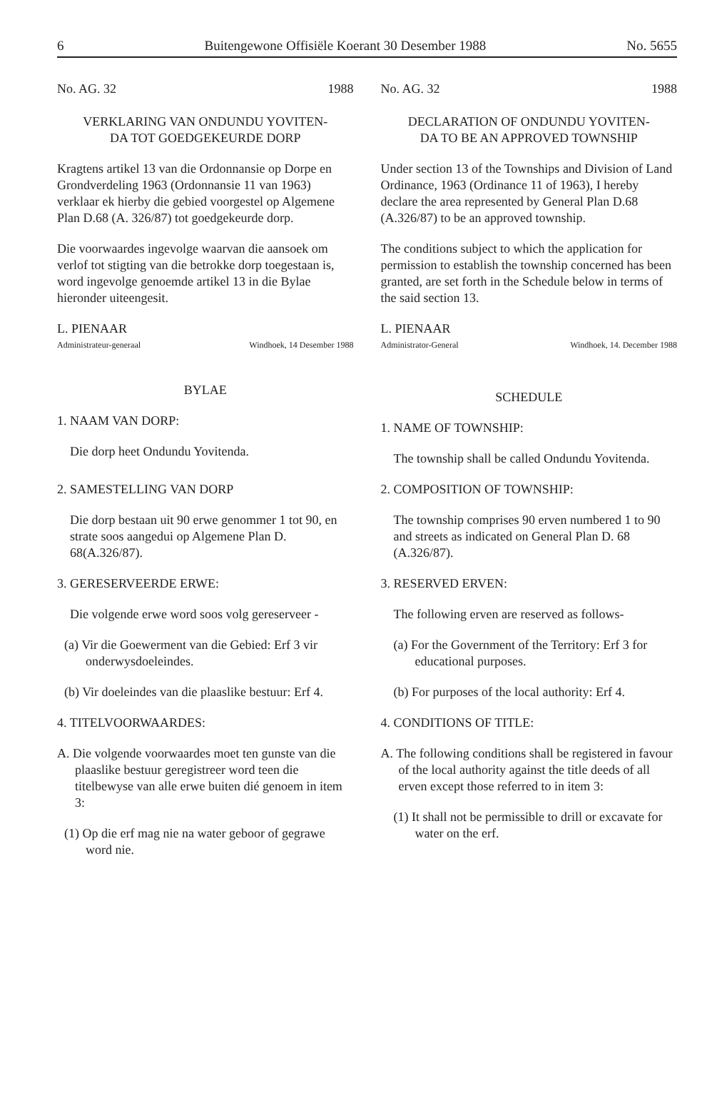6 Buitengewone Offisiële Koerant 30 Desember 1988 No. 5655
No. AG. 32 1988
VERKLARING VAN ONDUNDU YOVITEN-
DA TOT GOEDGEKEURDE DORP
Kragtens artikel 13 van die Ordonnansie op Dorpe en Grondverdeling 1963 (Ordonnansie 11 van 1963) verklaar ek hierby die gebied voorgestel op Algemene Plan D.68 (A. 326/87) tot goedgekeurde dorp.
Die voorwaardes ingevolge waarvan die aansoek om verlof tot stigting van die betrokke dorp toegestaan is, word ingevolge genoemde artikel 13 in die Bylae hieronder uiteengesit.
L. PIENAAR
Administrateur-generaal Windhoek, 14 Desember 1988
BYLAE
1. NAAM VAN DORP:
Die dorp heet Ondundu Yovitenda.
2. SAMESTELLING VAN DORP
Die dorp bestaan uit 90 erwe genommer 1 tot 90, en strate soos aangedui op Algemene Plan D. 68(A.326/87).
3. GERESERVEERDE ERWE:
Die volgende erwe word soos volg gereserveer -
(a) Vir die Goewerment van die Gebied: Erf 3 vir onderwysdoeleindes.
(b) Vir doeleindes van die plaaslike bestuur: Erf 4.
4. TITELVOORWAARDES:
A. Die volgende voorwaardes moet ten gunste van die plaaslike bestuur geregistreer word teen die titelbewyse van alle erwe buiten dié genoem in item 3:
(1) Op die erf mag nie na water geboor of gegrawe word nie.
No. AG. 32 1988
DECLARATION OF ONDUNDU YOVITEN-
DA TO BE AN APPROVED TOWNSHIP
Under section 13 of the Townships and Division of Land Ordinance, 1963 (Ordinance 11 of 1963), I hereby declare the area represented by General Plan D.68 (A.326/87) to be an approved township.
The conditions subject to which the application for permission to establish the township concerned has been granted, are set forth in the Schedule below in terms of the said section 13.
L. PIENAAR
Administrator-General Windhoek, 14. December 1988
SCHEDULE
1. NAME OF TOWNSHIP:
The township shall be called Ondundu Yovitenda.
2. COMPOSITION OF TOWNSHIP:
The township comprises 90 erven numbered 1 to 90 and streets as indicated on General Plan D. 68 (A.326/87).
3. RESERVED ERVEN:
The following erven are reserved as follows-
(a) For the Government of the Territory: Erf 3 for educational purposes.
(b) For purposes of the local authority: Erf 4.
4. CONDITIONS OF TITLE:
A. The following conditions shall be registered in favour of the local authority against the title deeds of all erven except those referred to in item 3:
(1) It shall not be permissible to drill or excavate for water on the erf.